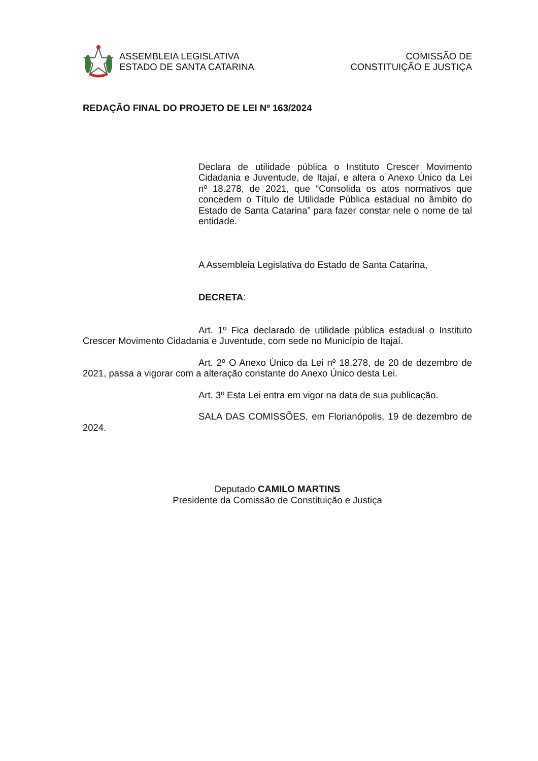ASSEMBLEIA LEGISLATIVA
ESTADO DE SANTA CATARINA
COMISSÃO DE
CONSTITUIÇÃO E JUSTIÇA
REDAÇÃO FINAL DO PROJETO DE LEI Nº 163/2024
Declara de utilidade pública o Instituto Crescer Movimento Cidadania e Juventude, de Itajaí, e altera o Anexo Único da Lei nº 18.278, de 2021, que “Consolida os atos normativos que concedem o Título de Utilidade Pública estadual no âmbito do Estado de Santa Catarina” para fazer constar nele o nome de tal entidade.
A Assembleia Legislativa do Estado de Santa Catarina,
DECRETA:
Art. 1º Fica declarado de utilidade pública estadual o Instituto Crescer Movimento Cidadania e Juventude, com sede no Município de Itajaí.
Art. 2º O Anexo Único da Lei nº 18.278, de 20 de dezembro de 2021, passa a vigorar com a alteração constante do Anexo Único desta Lei.
Art. 3º Esta Lei entra em vigor na data de sua publicação.
SALA DAS COMISSÕES, em Florianópolis, 19 de dezembro de 2024.
Deputado CAMILO MARTINS
Presidente da Comissão de Constituição e Justiça